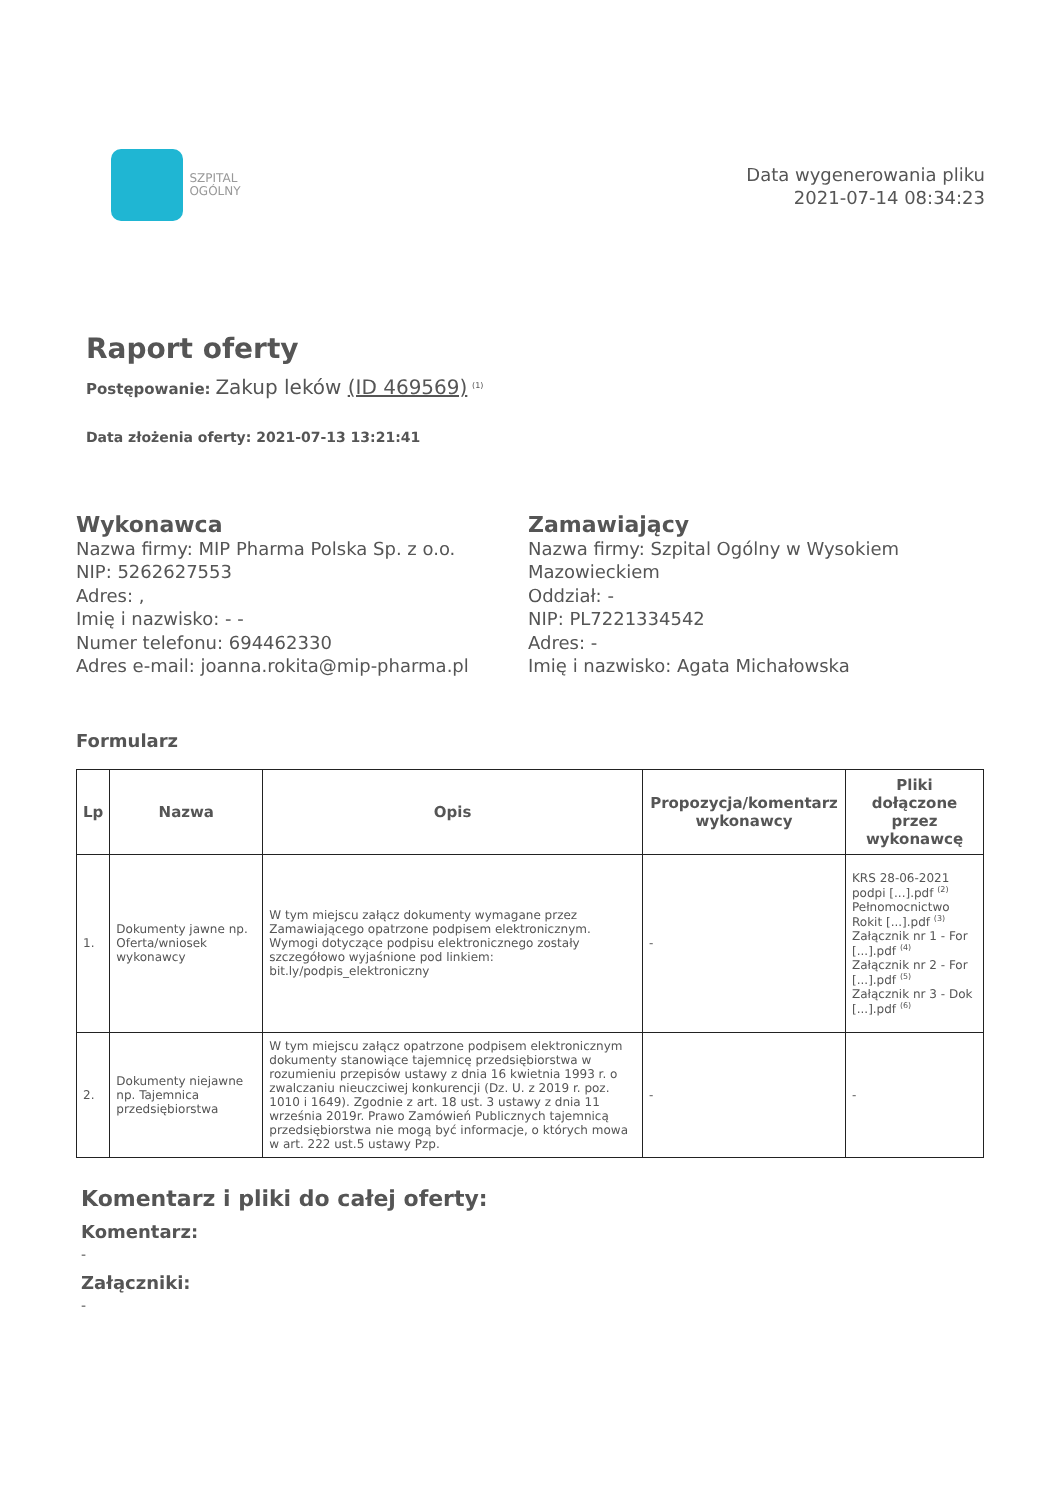SZPITAL
OGÓLNY
Data wygenerowania pliku
2021-07-14 08:34:23
Raport oferty
Postępowanie: Zakup leków (ID 469569) <sup>(1)</sup>
Data złożenia oferty: 2021-07-13 13:21:41
Wykonawca
Nazwa firmy: MIP Pharma Polska Sp. z o.o.
NIP: 5262627553
Adres: ,
Imię i nazwisko: - -
Numer telefonu: 694462330
Adres e-mail: joanna.rokita@mip-pharma.pl
Zamawiający
Nazwa firmy: Szpital Ogólny w Wysokiem Mazowieckiem
Oddział: -
NIP: PL7221334542
Adres: -
Imię i nazwisko: Agata Michałowska
Formularz
| Lp | Nazwa | Opis | Propozycja/komentarz wykonawcy | Pliki dołączone przez wykonawcę |
| --- | --- | --- | --- | --- |
| 1. | Dokumenty jawne np. Oferta/wniosek wykonawcy | W tym miejscu załącz dokumenty wymagane przez Zamawiającego opatrzone podpisem elektronicznym. Wymogi dotyczące podpisu elektronicznego zostały szczegółowo wyjaśnione pod linkiem: bit.ly/podpis_elektroniczny | - | KRS 28-06-2021 podpi [...].pdf <sup>(2)</sup> Pełnomocnictwo Rokit [...].pdf <sup>(3)</sup> Załącznik nr 1 - For [...].pdf <sup>(4)</sup> Załącznik nr 2 - For [...].pdf <sup>(5)</sup> Załącznik nr 3 - Dok [...].pdf <sup>(6)</sup> |
| 2. | Dokumenty niejawne np. Tajemnica przedsiębiorstwa | W tym miejscu załącz opatrzone podpisem elektronicznym dokumenty stanowiące tajemnicę przedsiębiorstwa w rozumieniu przepisów ustawy z dnia 16 kwietnia 1993 r. o zwalczaniu nieuczciwej konkurencji (Dz. U. z 2019 r. poz. 1010 i 1649). Zgodnie z art. 18 ust. 3 ustawy z dnia 11 września 2019r. Prawo Zamówień Publicznych tajemnicą przedsiębiorstwa nie mogą być informacje, o których mowa w art. 222 ust.5 ustawy Pzp. | - | - |
Komentarz i pliki do całej oferty:
Komentarz:
-
Załączniki:
-